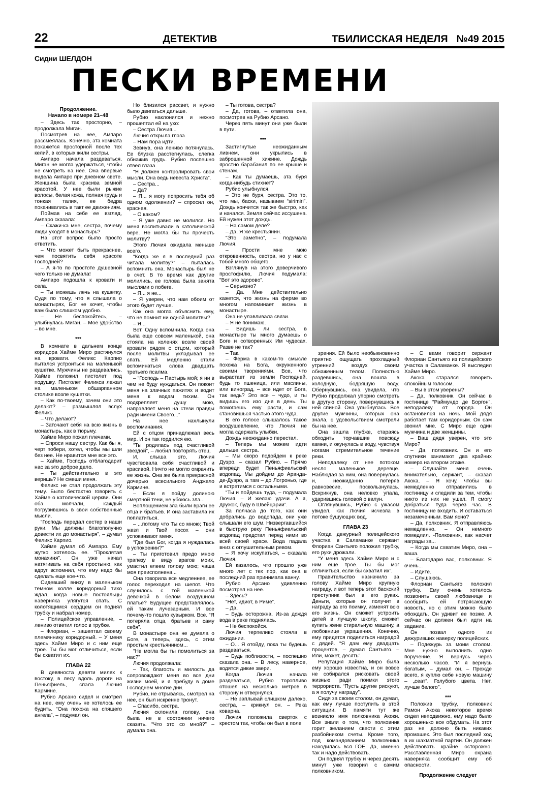22 ДЕТЕКТИВ ТБИЛИССКАЯ НЕДЕЛЯ №49 2015
Сидни ШЕЛДОН
ПЕСКИ ВРЕМЕНИ
Продолжение.
Начало в номере 21–48
– Здесь так просторно, – продолжала Миган.
Посмотрев на нее, Ампаро рассмеялась. Конечно, эта комната покажется просторной после тех келий, в которых жили сестры.
Ампаро начала раздеваться. Миган не могла удержаться, чтобы не смотреть на нее. Она впервые видела Ампаро при дневном свете. Женщина была красива земной красотой. У нее были рыжие волосы, белая кожа, полная грудь и тонкая талия, ее бедра покачивались в такт ее движениям.
Поймав на себе ее взгляд, Ампаро сказала:
– Скажи-ка мне, сестра, почему люди уходят в монастырь?
На этот вопрос было просто ответить.
– Что может быть прекраснее, чем посвятить себя красоте Господней?
– А я-то по простоте душевной чего только не думала!
Ампаро подошла к кровати и села.
– Ты можешь лечь на кушетку. Судя по тому, что я слышала о монастырях, Бог не хочет, чтобы вам было слишком удобно.
– Не беспокойтесь, – улыбнулась Миган. – Мое удобство – во мне.
***
В комнате в дальнем конце коридора Хайме Миро растянулся на кровати. Феликс Карпио пытался устроиться на маленькой кушетке. Мужчины не раздевались. Хайме положил пистолет под подушку. Пистолет Феликса лежал на маленьком обшарпанном столике возле кушетки.
– Как по-твоему, зачем они это делают? – размышлял вслух Феликс.
– Что делают?
– Заточают себя на всю жизнь в монастырь, как в тюрьму.
Хайме Миро пожал плечами.
– Спроси нашу сестру. Как бы я, черт побери, хотел, чтобы мы шли без нее. Не нравится мне все это.
– Хайме, Господь отблагодарит нас за это доброе дело.
– Ты действительно в это веришь? Не смеши меня.
Феликс не стал продолжать эту тему. Было бестактно говорить с Хайме о католической церкви. Они оба молчали, каждый погрузившись в свои собственные мысли.
“Господь передал сестер в наши руки. Мы должны благополучно довести их до монастыря”, – думал Феликс Карпио.
Хайме думал об Ампаро. Ему жутко хотелось ее. “Проклятая монахиня”. Он уже начал натягивать на себя простыню, как вдруг вспомнил, что ему надо бы сделать еще кое-что.
Сидевший внизу в маленьком темном холле коридорный тихо ждал, когда новые постояльцы наверняка улягутся спать. С колотящимся сердцем он поднял трубку и набрал номер.
– Полицейское управление, – лениво ответил голос в трубке.
– Флориан, – зашептал своему племяннику коридорный. – У меня здесь Хайме Миро и с ним еще трое. Ты бы мог отличиться, если бы схватил их.
ГЛАВА 22
В девяноста девяти милях к востоку, в лесу вдоль дороги на Пеньяфиель, спала Лючия Кармине.
Рубио Арсано сидел и смотрел на нее, ему очень не хотелось ее будить. “Она похожа на спящего ангела”, – подумал он.
Но близился рассвет, и нужно было двигаться дальше.
Рубио наклонился и нежно прошептал ей на ухо:
– Сестра Лючия...
Лючия открыла глаза.
– Нам пора идти.
Зевнув, она лениво потянулась. Ее блузка расстегнулась, слегка обнажив грудь. Рубио поспешно отвел глаза.
“Я должен контролировать свои мысли. Она ведь невеста Христа”.
– Сестра...
– Да?
– Я... я могу попросить тебя об одном одолжении? – спросил он, краснея.
– О каком?
– Я уже давно не молился. Но меня воспитывали в католической вере. Не могла бы ты прочесть молитву?
Этого Лючия ожидала меньше всего.
“Когда же я в последний раз читала молитву?” – пыталась вспомнить она. Монастырь был не в счет. В то время как другие молились, ее голова была занята мыслями о побеге.
– Я... я не...
– Я уверен, что нам обоим от этого будет лучше.
Как она могла объяснить ему, что не помнит ни одной молитвы?
– Я...
Вот. Одну вспомнила. Когда она была еще совсем маленькой, она стояла на коленях возле своей кровати рядом с отцом, который после молитвы укладывал ее спать. Ей медленно стали вспоминаться слова двадцать третьего псалма.
– “Господь – Пастырь мой; я ни в чем не буду нуждаться. Он покоит меня на злачных пажитях и водит меня к водам тихим. Он подкрепляет душу мою, направляет меня на стези правды ради имени Своего...”
На нее нахлынули воспоминания.
Ей с отцом принадлежал весь мир. И он так гордился ею.
“Ты родилась под счастливой звездой”, – любил повторять отец.
И, слыша это, Лючия чувствовала себя счастливой и красивой. Ничто не могло омрачить ее жизнь. Она же была прекрасной дочерью всесильного Анджело Кармине.
– Если я пойду долиною смертной тени, не убоюсь зла...
Воплощением зла были враги ее отца и братьев. И она заставила их поплатиться.
– ...потому что Ты со мною; Твой жезл и Твой посох – они успокаивают меня.
“Где был Бог, когда я нуждалась в успокоении?”
– Ты приготовил предо мною трапезу в виду врагов моих, умастил елеем голову мою; чаша моя преисполнена...
Она говорила все медленнее, ее голос переходил на шепот. Что случилось с той маленькой девочкой в белом воздушном платье? Будущее представлялось ей таким лучезарным. И все почему-то пошло кувырком. Все. “Я потеряла отца, братьев и саму себя”.
В монастыре она не думала о Боге, а теперь, здесь, с этим простым крестьянином...
“Не могла бы ты помолиться за нас?”
Лючия продолжала:
– Так, благость и милость да сопровождают меня во все дни жизни моей, и я пребуду в доме Господнем многие дни.
Рубио, не отрываясь, смотрел на нее, он был искренне тронут.
– Спасибо, сестра.
Лючия склонила голову, она была не в состоянии ничего сказать. “Что это со мной?” – думала она.
– Ты готова, сестра?
– Да, готова, – ответила она, посмотрев на Рубио Арсано.
Через пять минут они уже были в пути.
***
Застигнутые неожиданным ливнем, они укрылись в заброшенной хижине. Дождь яростно барабанил по ее крыше и стенам.
– Как ты думаешь, эта буря когда-нибудь стихнет?
Рубио улыбнулся.
– Это не буря, сестра. Это то, что мы, баски, называем “sirimiri”. Дождь кончится так же быстро, как и начался. Земля сейчас иссушена. Ей нужен этот дождь.
– На самом деле?
– Да. Я же крестьянин.
“Это заметно”, – подумала Лючия.
– Прости мне мою откровенность, сестра, но у нас с тобой много общего.
Взглянув на этого доверчивого простофилю, Лючия подумала: “Вот это здорово”.
– Серьезно?
– Да. Мне действительно кажется, что жизнь на ферме во многом напоминает жизнь в монастыре.
Она не улавливала связи.
– Я не понимаю.
– Видишь ли, сестра, в монастыре ты много думаешь о Боге и сотворенных Им чудесах. Разве не так?
– Так.
– Ферма в каком-то смысле похожа на Бога, окруженного своими творениями. Все, что вырастает из земли Господней, будь то пшеница, или маслины, или виноград, – все идет от Бога, так ведь? Это все – чудо, и ты видишь его изо дня в день. Ты помогаешь ему расти, и сам становишься частью этого чуда.
В его голосе слышалось такое воодушевление, что Лючия не могла сдержать улыбки.
Дождь неожиданно перестал.
– Теперь мы можем идти дальше, сестра.
– Мы скоро подойдем к реке Дуэро, – сказал Рубио. – Прямо впереди будет Пеньяфиельский водопад. Мы дойдем до Аранда-де-Дуэро, а там – до Логроньо, где и встретимся с остальными.
“Ты и пойдешь туда, – подумала Лючия. – И желаю удачи. А я, дружок, буду в Швейцарии”.
За полчаса до того, как они добрались до водопада, они уже слышали его шум. Низвергавшийся в быструю реку Пеньяфиельский водопад предстал перед ними во всей своей красе. Вода падала вниз с оглушительным ревом.
– Я хочу искупаться, – сказала Лючия.
Ей казалось, что прошло уже много лет с тех пор, как она в последний раз принимала ванну.
Рубио Арсано удивленно посмотрел на нее.
– Здесь?
“Нет, идиот, в Риме”.
– Да.
– Будь осторожна. Из-за дождя вода в реке поднялась.
– Не беспокойся.
Лючия терпеливо стояла в ожидании.
– О... Я отойду, пока ты будешь раздеваться.
– Будь поблизости, – поспешно сказала она. – В лесу, наверное, водятся дикие звери.
Когда Лючия начала раздеваться, Рубио торопливо отошел на несколько метров в сторону и отвернулся.
– Не заплывай слишком далеко, сестра, – крикнул он. – Река коварна.
Лючия положила сверток с крестом так, чтобы он был в поле
зрения. Ей было необыкновенно приятно ощущать прохладный утренний воздух своим обнаженным телом. Полностью раздевшись, она вошла в холодную, бодрящую воду. Обернувшись, она увидела, что Рубио продолжал упорно смотреть в другую сторону, повернувшись к ней спиной. Она улыбнулась. Все другие мужчины, которых она знала, с удовольствием смотрели бы на нее.
Она зашла глубже, стараясь обходить торчавшие повсюду камни, и окунулась в воду, чувствуя ногами стремительное течение реки.
Неподалеку от нее потоком несло маленькое деревце. Наблюдая за ним, она повернулась и, неожиданно потеряв равновесие, поскользнулась. Вскрикнув, она неловко упала, ударившись головой о валун.
Оглянувшись, Рубио с ужасом увидел, как Лючия исчезла в потоке бушующих вод.
ГЛАВА 23
Когда дежурный полицейского участка в Саламанке сержант Флориан Сантьяго положил трубку, его руки дрожали.
“У меня здесь Хайме Миро и с ним еще трое. Ты бы мог отличиться, если бы схватил их”.
Правительство назначило за голову Хайме Миро крупную награду, и вот теперь этот баскский преступник был в его руках. Деньги, которые он получит в награду за его поимку, изменят всю его жизнь. Он сможет устроить детей в лучшую школу, сможет купить жене стиральную машину, а любовнице украшения. Конечно, ему придется поделиться наградой с дядей. “Я дам ему двадцать процентов, – думал Сантьяго. – Или, может, десять”.
Репутация Хайме Миро была ему хорошо известна, и он вовсе не собирался рисковать своей жизнью ради поимки этого террориста. “Пусть другие рискуют, а я получу награду”.
Сидя за своим столом, он думал, как ему лучше поступить в этой ситуации. В памяти тут же возникло имя полковника Акоки. Все знали о том, что полковник горит желанием свести с этим разбойником счеты. Кроме того, под командованием полковника находилась вся ГОЕ. Да, именно так и надо действовать.
Он поднял трубку и через десять минут уже говорил с самим полковником.
– С вами говорит сержант Флориан Сантьяго из полицейского участка в Саламанке. Я выследил Хайме Миро.
Акока старался говорить спокойным голосом.
– Вы в этом уверены?
– Да, полковник. Он сейчас в гостинице “Раймундо де Боргон”, неподалеку от города. Он остановился на ночь. Мой дядя работает там коридорным. Он сам звонил мне. С Миро еще один мужчина и две женщины.
– Ваш дядя уверен, что это Миро?
– Да, полковник. Он и его спутники занимают два крайних номера на втором этаже.
– Слушайте меня очень внимательно, сержант, – сказал Акока. – Я хочу, чтобы вы немедленно отправились в гостиницу и следили за тем, чтобы никто из них не ушел. Я смогу добраться туда через час. В гостиницу не входить. И оставаться незамеченным. Вам ясно?
– Да, полковник. Я отправляюсь немедленно. – Он немного помедлил. -Полковник, как насчет награды за...
– Когда мы схватим Миро, она – ваша.
– Благодарю вас, полковник. Я очень...
– Идите.
– Слушаюсь.
Флориан Сантьяго положил трубку. Ему очень хотелось позвонить своей любовнице и сообщить ей потрясающую новость, но с этим можно было обождать. Он удивит ее позже. А сейчас он должен был идти на задание.
Он позвал одного из дежуривших наверху полицейских.
– Подежурь за моим столом. Мне нужно выполнить одно поручение. Я вернусь через несколько часов. “И я вернусь богатым, – думал он. – Прежде всего, я куплю себе новую машину – „сеат“. Голубого цвета. Нет, лучше белого”.
***
Положив трубку, полковник Рамон Акока некоторое время сидел неподвижно, ему надо было хорошенько все обдумать. На этот раз не должно быть никаких промашек. Это был последний ход в их шахматной партии. Он должен действовать крайне осторожно. Расставленная Миро охрана наверняка сообщит ему об опасности.
Продолжение следует